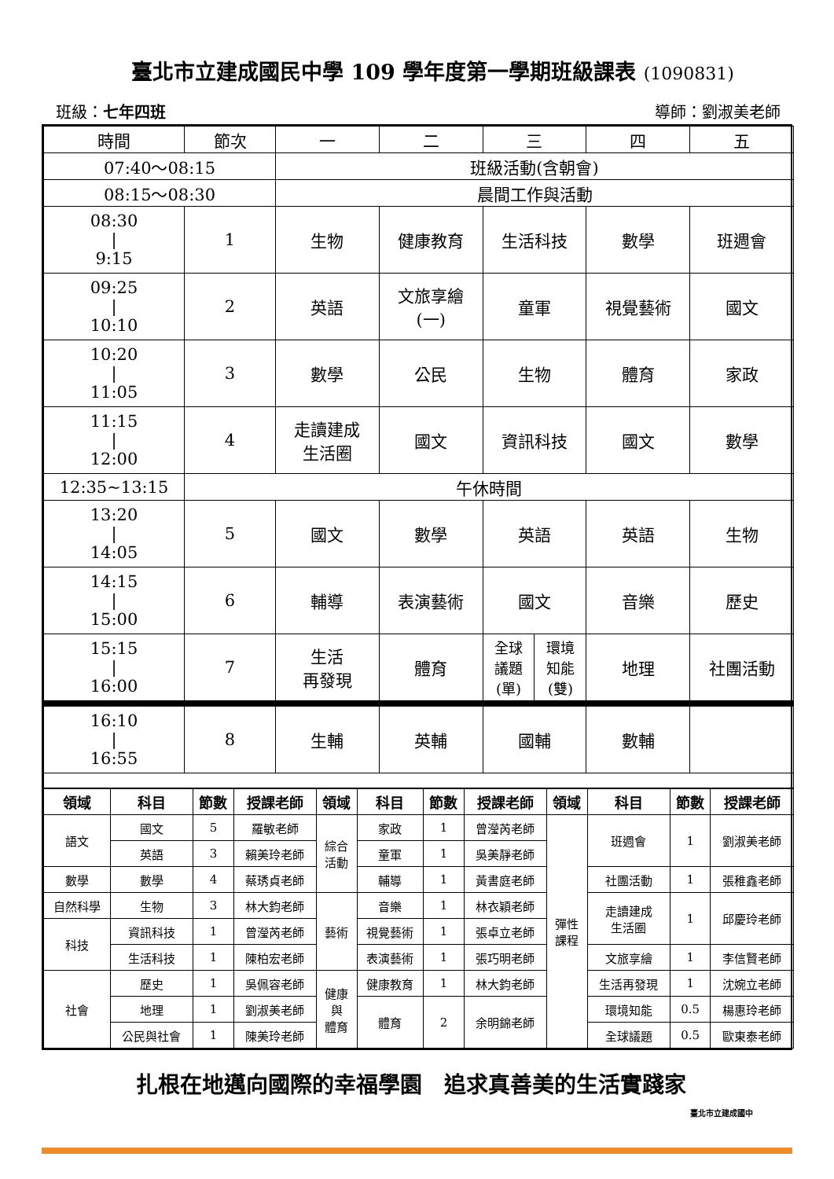臺北市立建成國民中學 109 學年度第一學期班級課表 (1090831)
班級：七年四班 導師：劉淑美老師
| 時間 | 節次 | 一 | 二 | 三 | 四 | 五 |
| 07:40～08:15 | | 班級活動(含朝會) | | | | |
| 08:15～08:30 | | 晨間工作與活動 | | | | |
| 08:30 / 9:15 | 1 | 生物 | 健康教育 | 生活科技 | 數學 | 班週會 |
| 09:25 / 10:10 | 2 | 英語 | 文旅享繪 (一) | 童軍 | 視覺藝術 | 國文 |
| 10:20 / 11:05 | 3 | 數學 | 公民 | 生物 | 體育 | 家政 |
| 11:15 / 12:00 | 4 | 走讀建成 生活圈 | 國文 | 資訊科技 | 國文 | 數學 |
| 12:35~13:15 | 午休時間 | | | | | |
| 13:20 / 14:05 | 5 | 國文 | 數學 | 英語 | 英語 | 生物 |
| 14:15 / 15:00 | 6 | 輔導 | 表演藝術 | 國文 | 音樂 | 歷史 |
| 15:15 / 16:00 | 7 | 生活 再發現 | 體育 | / 全球 議題 (單) / 環境 知能 (雙) / | 地理 | 社團活動 |
| 16:10 / 16:55 | 8 | 生輔 | 英輔 | 國輔 | 數輔 | |
| 領域 | 科目 | 節數 | 授課老師 | 領域 | 科目 | 節數 | 授課老師 | 領域 | 科目 | 節數 | 授課老師 |
| --- | --- | --- | --- | --- | --- | --- | --- | --- | --- | --- | --- |
| 語文 | 國文 | 5 | 羅敏老師 | 綜合 活動 | 家政 | 1 | 曾瀅芮老師 | 彈性 課程 | 班週會 | 1 | 劉淑美老師 |
| | 英語 | 3 | 賴美玲老師 | | 童軍 | 1 | 吳美靜老師 | | | | |
| 數學 | 數學 | 4 | 蔡琇貞老師 | | 輔導 | 1 | 黃書庭老師 | | 社團活動 | 1 | 張稚鑫老師 |
| 自然科學 | 生物 | 3 | 林大鈞老師 | 藝術 | 音樂 | 1 | 林衣穎老師 | | 走讀建成 生活圈 | 1 | 邱慶玲老師 |
| 科技 | 資訊科技 | 1 | 曾瀅芮老師 | | 視覺藝術 | 1 | 張卓立老師 | | | | |
| | 生活科技 | 1 | 陳柏宏老師 | | 表演藝術 | 1 | 張巧明老師 | | 文旅享繪 | 1 | 李信賢老師 |
| 社會 | 歷史 | 1 | 吳佩容老師 | 健康 與 體育 | 健康教育 | 1 | 林大鈞老師 | | 生活再發現 | 1 | 沈婉立老師 |
| | 地理 | 1 | 劉淑美老師 | | 體育 | 2 | 余明錦老師 | | 環境知能 | 0.5 | 楊惠玲老師 |
| | 公民與社會 | 1 | 陳美玲老師 | | | | | | 全球議題 | 0.5 | 歐東泰老師 |
扎根在地邁向國際的幸福學園　追求真善美的生活實踐家
臺北市立建成國中